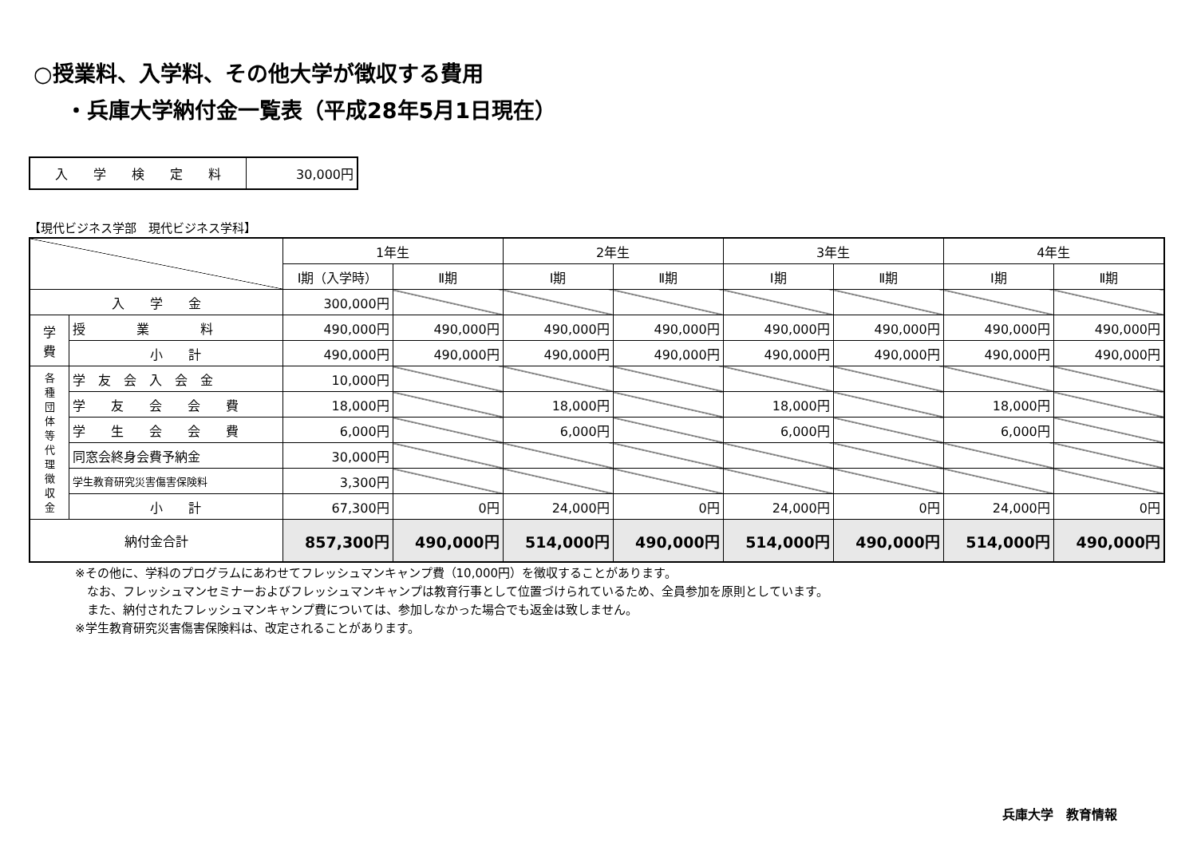○授業料、入学料、その他大学が徴収する費用
・兵庫大学納付金一覧表（平成28年5月1日現在）
| 入 学 検 定 料 | 30,000円 |
【現代ビジネス学部　現代ビジネス学科】
| | | 1年生 | | 2年生 | | 3年生 | | 4年生 | |
| --- | --- | --- | --- | --- | --- | --- | --- | --- | --- |
| | | Ⅰ期（入学時） | Ⅱ期 | Ⅰ期 | Ⅱ期 | Ⅰ期 | Ⅱ期 | Ⅰ期 | Ⅱ期 |
| 入 学 金 | | 300,000円 | | | | | | | |
| 学 費 | 授 業 料 | 490,000円 | 490,000円 | 490,000円 | 490,000円 | 490,000円 | 490,000円 | 490,000円 | 490,000円 |
| | 小 計 | 490,000円 | 490,000円 | 490,000円 | 490,000円 | 490,000円 | 490,000円 | 490,000円 | 490,000円 |
| 各 種 団 体 等 代 理 徴 収 金 | 学 友 会 入 会 金 | 10,000円 | | | | | | | |
| | 学 友 会 会 費 | 18,000円 | | 18,000円 | | 18,000円 | | 18,000円 | |
| | 学 生 会 会 費 | 6,000円 | | 6,000円 | | 6,000円 | | 6,000円 | |
| | 同窓会終身会費予納金 | 30,000円 | | | | | | | |
| | 学生教育研究災害傷害保険料 | 3,300円 | | | | | | | |
| | 小 計 | 67,300円 | 0円 | 24,000円 | 0円 | 24,000円 | 0円 | 24,000円 | 0円 |
| 納付金合計 | | 857,300円 | 490,000円 | 514,000円 | 490,000円 | 514,000円 | 490,000円 | 514,000円 | 490,000円 |
※その他に、学科のプログラムにあわせてフレッシュマンキャンプ費（10,000円）を徴収することがあります。
　なお、フレッシュマンセミナーおよびフレッシュマンキャンプは教育行事として位置づけられているため、全員参加を原則としています。
　また、納付されたフレッシュマンキャンプ費については、参加しなかった場合でも返金は致しません。
※学生教育研究災害傷害保険料は、改定されることがあります。
兵庫大学　教育情報